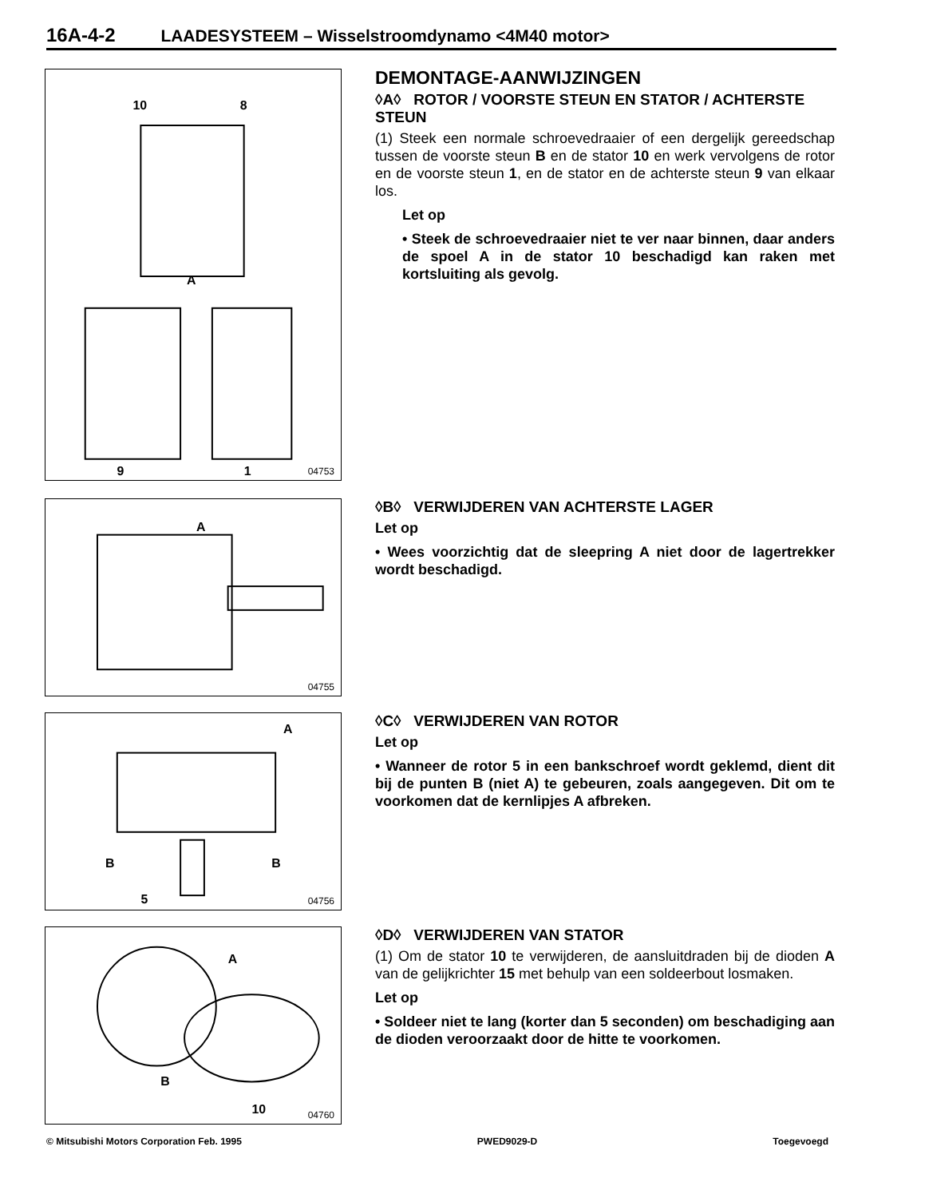16A-4-2 LAADESYSTEEM – Wisselstroomdynamo <4M40 motor>
10
8
A
9
1
04753
DEMONTAGE-AANWIJZINGEN
◊A◊ ROTOR / VOORSTE STEUN EN STATOR / ACHTERSTE STEUN
(1) Steek een normale schroevedraaier of een dergelijk gereedschap tussen de voorste steun B en de stator 10 en werk vervolgens de rotor en de voorste steun 1, en de stator en de achterste steun 9 van elkaar los.
Let op
• Steek de schroevedraaier niet te ver naar binnen, daar anders de spoel A in de stator 10 beschadigd kan raken met kortsluiting als gevolg.
A
04755
◊B◊ VERWIJDEREN VAN ACHTERSTE LAGER
Let op
• Wees voorzichtig dat de sleepring A niet door de lagertrekker wordt beschadigd.
A
B
B
5
04756
◊C◊ VERWIJDEREN VAN ROTOR
Let op
• Wanneer de rotor 5 in een bankschroef wordt geklemd, dient dit bij de punten B (niet A) te gebeuren, zoals aangegeven. Dit om te voorkomen dat de kernlipjes A afbreken.
A
B
10
04760
◊D◊ VERWIJDEREN VAN STATOR
(1) Om de stator 10 te verwijderen, de aansluitdraden bij de dioden A van de gelijkrichter 15 met behulp van een soldeerbout losmaken.
Let op
• Soldeer niet te lang (korter dan 5 seconden) om beschadiging aan de dioden veroorzaakt door de hitte te voorkomen.
© Mitsubishi Motors Corporation Feb. 1995 PWED9029-D Toegevoegd